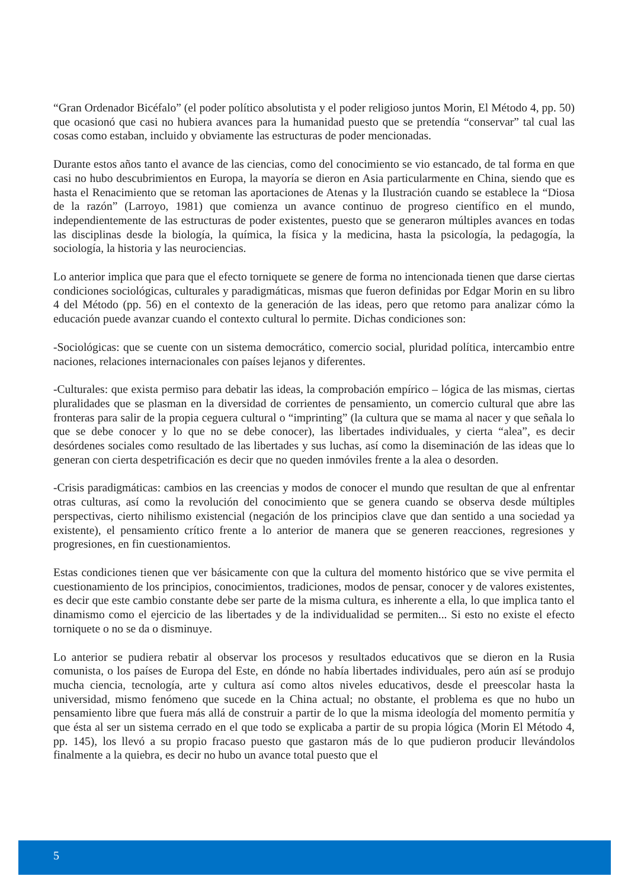“Gran Ordenador Bicéfalo” (el poder político absolutista y el poder religioso juntos Morin, El Método 4, pp. 50) que ocasionó que casi no hubiera avances para la humanidad puesto que se pretendía “conservar” tal cual las cosas como estaban, incluido y obviamente las estructuras de poder mencionadas.
Durante estos años tanto el avance de las ciencias, como del conocimiento se vio estancado, de tal forma en que casi no hubo descubrimientos en Europa, la mayoría se dieron en Asia particularmente en China, siendo que es hasta el Renacimiento que se retoman las aportaciones de Atenas y la Ilustración cuando se establece la “Diosa de la razón” (Larroyo, 1981) que comienza un avance continuo de progreso científico en el mundo, independientemente de las estructuras de poder existentes, puesto que se generaron múltiples avances en todas las disciplinas desde la biología, la química, la física y la medicina, hasta la psicología, la pedagogía, la sociología, la historia y las neurociencias.
Lo anterior implica que para que el efecto torniquete se genere de forma no intencionada tienen que darse ciertas condiciones sociológicas, culturales y paradigmáticas, mismas que fueron definidas por Edgar Morin en su libro 4 del Método (pp. 56) en el contexto de la generación de las ideas, pero que retomo para analizar cómo la educación puede avanzar cuando el contexto cultural lo permite. Dichas condiciones son:
-Sociológicas: que se cuente con un sistema democrático, comercio social, pluridad política, intercambio entre naciones, relaciones internacionales con países lejanos y diferentes.
-Culturales: que exista permiso para debatir las ideas, la comprobación empírico – lógica de las mismas, ciertas pluralidades que se plasman en la diversidad de corrientes de pensamiento, un comercio cultural que abre las fronteras para salir de la propia ceguera cultural o “imprinting” (la cultura que se mama al nacer y que señala lo que se debe conocer y lo que no se debe conocer), las libertades individuales, y cierta “alea”, es decir desórdenes sociales como resultado de las libertades y sus luchas, así como la diseminación de las ideas que lo generan con cierta despetrificación es decir que no queden inmóviles frente a la alea o desorden.
-Crisis paradigmáticas: cambios en las creencias y modos de conocer el mundo que resultan de que al enfrentar otras culturas, así como la revolución del conocimiento que se genera cuando se observa desde múltiples perspectivas, cierto nihilismo existencial (negación de los principios clave que dan sentido a una sociedad ya existente), el pensamiento crítico frente a lo anterior de manera que se generen reacciones, regresiones y progresiones, en fin cuestionamientos.
Estas condiciones tienen que ver básicamente con que la cultura del momento histórico que se vive permita el cuestionamiento de los principios, conocimientos, tradiciones, modos de pensar, conocer y de valores existentes, es decir que este cambio constante debe ser parte de la misma cultura, es inherente a ella, lo que implica tanto el dinamismo como el ejercicio de las libertades y de la individualidad se permiten... Si esto no existe el efecto torniquete o no se da o disminuye.
Lo anterior se pudiera rebatir al observar los procesos y resultados educativos que se dieron en la Rusia comunista, o los países de Europa del Este, en dónde no había libertades individuales, pero aún así se produjo mucha ciencia, tecnología, arte y cultura así como altos niveles educativos, desde el preescolar hasta la universidad, mismo fenómeno que sucede en la China actual; no obstante, el problema es que no hubo un pensamiento libre que fuera más allá de construir a partir de lo que la misma ideología del momento permitía y que ésta al ser un sistema cerrado en el que todo se explicaba a partir de su propia lógica (Morin El Método 4, pp. 145), los llevó a su propio fracaso puesto que gastaron más de lo que pudieron producir llevándolos finalmente a la quiebra, es decir no hubo un avance total puesto que el
5